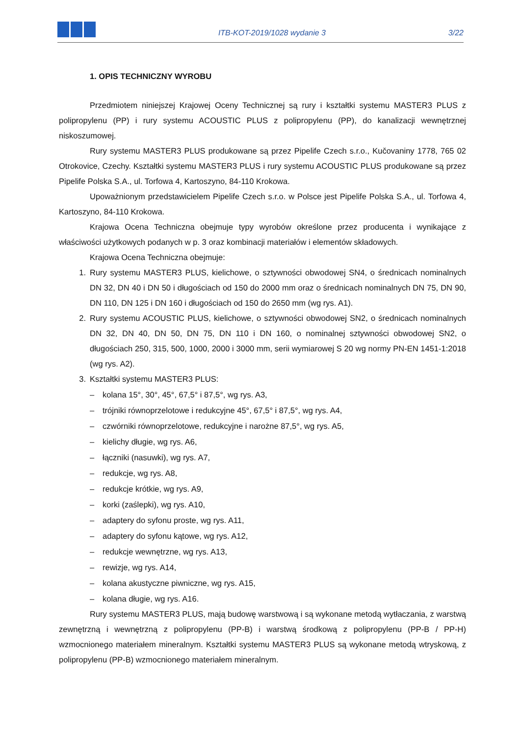ITB-KOT-2019/1028 wydanie 3
3/22
1. OPIS TECHNICZNY WYROBU
Przedmiotem niniejszej Krajowej Oceny Technicznej są rury i kształtki systemu MASTER3 PLUS z polipropylenu (PP) i rury systemu ACOUSTIC PLUS z polipropylenu (PP), do kanalizacji wewnętrznej niskoszumowej.
Rury systemu MASTER3 PLUS produkowane są przez Pipelife Czech s.r.o., Kučovaniny 1778, 765 02 Otrokovice, Czechy. Kształtki systemu MASTER3 PLUS i rury systemu ACOUSTIC PLUS produkowane są przez Pipelife Polska S.A., ul. Torfowa 4, Kartoszyno, 84-110 Krokowa.
Upoważnionym przedstawicielem Pipelife Czech s.r.o. w Polsce jest Pipelife Polska S.A., ul. Torfowa 4, Kartoszyno, 84-110 Krokowa.
Krajowa Ocena Techniczna obejmuje typy wyrobów określone przez producenta i wynikające z właściwości użytkowych podanych w p. 3 oraz kombinacji materiałów i elementów składowych.
Krajowa Ocena Techniczna obejmuje:
1. Rury systemu MASTER3 PLUS, kielichowe, o sztywności obwodowej SN4, o średnicach nominalnych DN 32, DN 40 i DN 50 i długościach od 150 do 2000 mm oraz o średnicach nominalnych DN 75, DN 90, DN 110, DN 125 i DN 160 i długościach od 150 do 2650 mm (wg rys. A1).
2. Rury systemu ACOUSTIC PLUS, kielichowe, o sztywności obwodowej SN2, o średnicach nominalnych DN 32, DN 40, DN 50, DN 75, DN 110 i DN 160, o nominalnej sztywności obwodowej SN2, o długościach 250, 315, 500, 1000, 2000 i 3000 mm, serii wymiarowej S 20 wg normy PN-EN 1451-1:2018 (wg rys. A2).
3. Kształtki systemu MASTER3 PLUS:
– kolana 15°, 30°, 45°, 67,5° i 87,5°, wg rys. A3,
– trójniki równoprzelotowe i redukcyjne 45°, 67,5° i 87,5°, wg rys. A4,
– czwórniki równoprzelotowe, redukcyjne i narożne 87,5°, wg rys. A5,
– kielichy długie, wg rys. A6,
– łączniki (nasuwki), wg rys. A7,
– redukcje, wg rys. A8,
– redukcje krótkie, wg rys. A9,
– korki (zaślepki), wg rys. A10,
– adaptery do syfonu proste, wg rys. A11,
– adaptery do syfonu kątowe, wg rys. A12,
– redukcje wewnętrzne, wg rys. A13,
– rewizje, wg rys. A14,
– kolana akustyczne piwniczne, wg rys. A15,
– kolana długie, wg rys. A16.
Rury systemu MASTER3 PLUS, mają budowę warstwową i są wykonane metodą wytłaczania, z warstwą zewnętrzną i wewnętrzną z polipropylenu (PP-B) i warstwą środkową z polipropylenu (PP-B / PP-H) wzmocnionego materiałem mineralnym. Kształtki systemu MASTER3 PLUS są wykonane metodą wtryskową, z polipropylenu (PP-B) wzmocnionego materiałem mineralnym.